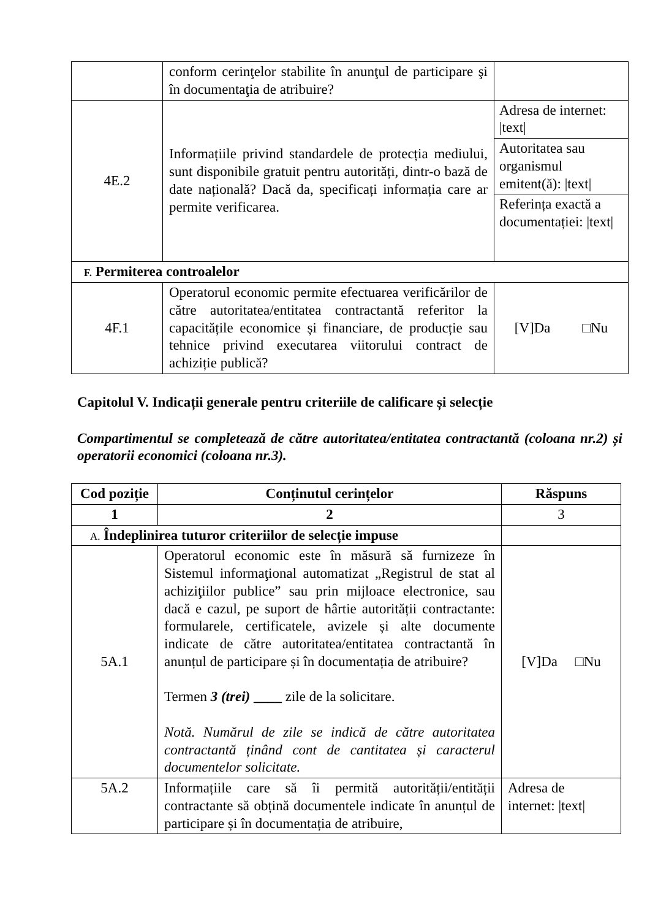| | conform cerinţelor stabilite în anunţul de participare şi în documentaţia de atribuire? | |
| 4E.2 | Informațiile privind standardele de protecția mediului, sunt disponibile gratuit pentru autorități, dintr-o bază de date națională? Dacă da, specificați informația care ar permite verificarea. | Adresa de internet: /text/ |
| | | Autoritatea sau organismul emitent(ă): /text/ |
| | | Referința exactă a documentației: /text/ |
| F. Permiterea controalelor | | |
| 4F.1 | Operatorul economic permite efectuarea verificărilor de către autoritatea/entitatea contractantă referitor la capacitățile economice și financiare, de producție sau tehnice privind executarea viitorului contract de achiziție publică? | [V]Da □Nu |
Capitolul V. Indicații generale pentru criteriile de calificare și selecție
Compartimentul se completează de către autoritatea/entitatea contractantă (coloana nr.2) și operatorii economici (coloana nr.3).
| Cod poziție | Conținutul cerințelor | Răspuns |
| --- | --- | --- |
| 1 | 2 | 3 |
| A. Îndeplinirea tuturor criteriilor de selecție impuse | | |
| 5A.1 | Operatorul economic este în măsură să furnizeze în Sistemul informaţional automatizat „Registrul de stat al achiziţiilor publice” sau prin mijloace electronice, sau dacă e cazul, pe suport de hârtie autorității contractante: formularele, certificatele, avizele și alte documente indicate de către autoritatea/entitatea contractantă în anunțul de participare și în documentația de atribuire? Termen 3 (trei) ____ zile de la solicitare. Notă. Numărul de zile se indică de către autoritatea contractantă ținând cont de cantitatea și caracterul documentelor solicitate. | [V]Da □Nu |
| 5A.2 | Informațiile care să îi permită autorității/entității contractante să obțină documentele indicate în anunțul de participare și în documentația de atribuire, | Adresa de internet: /text/ |